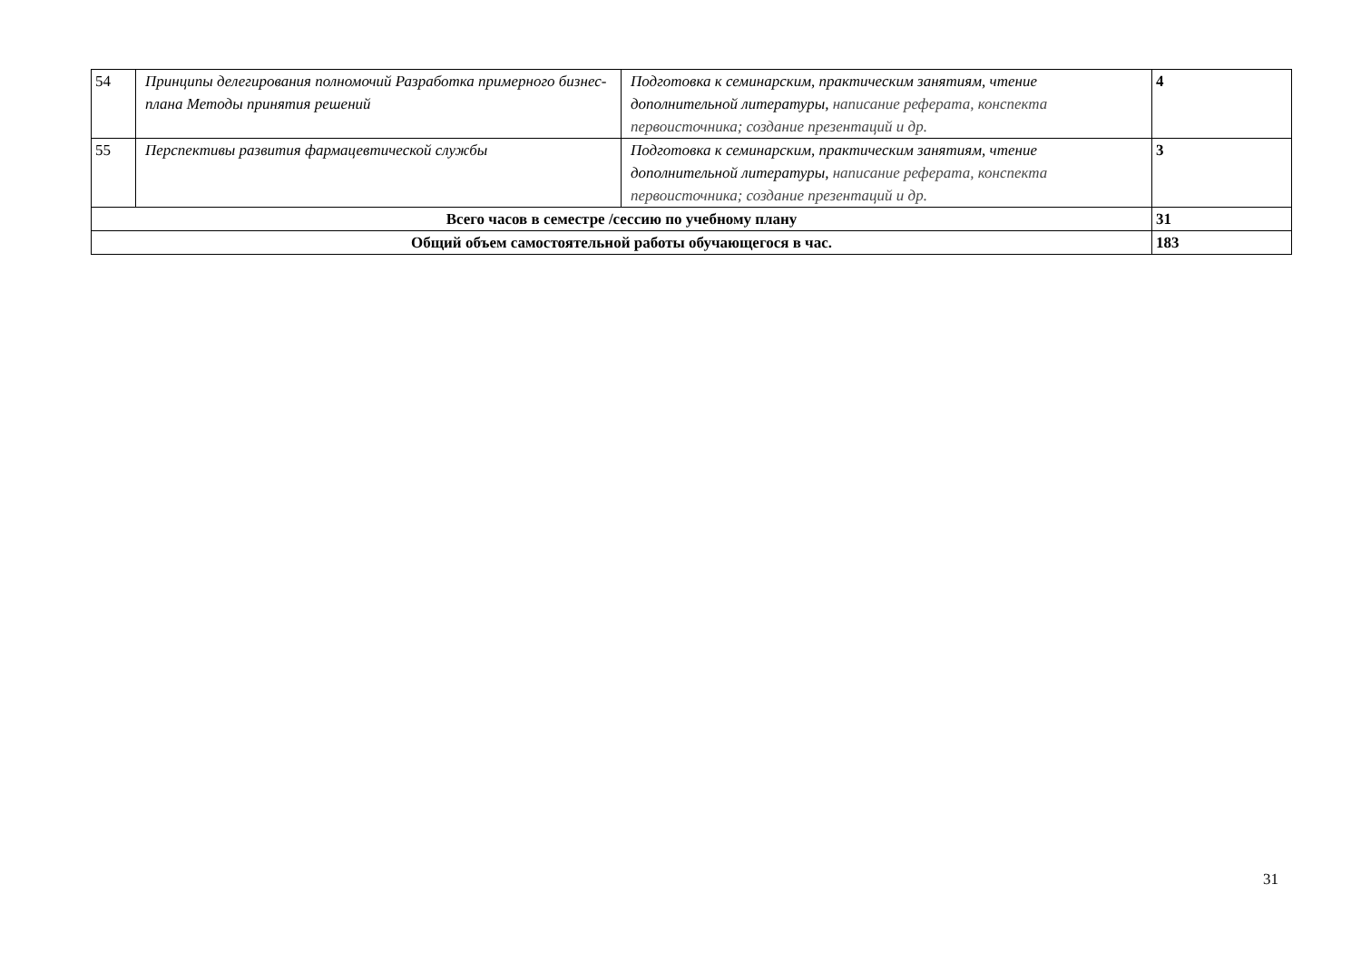| 54 | Принципы делегирования полномочий Разработка примерного бизнес-плана Методы принятия решений | Подготовка к семинарским, практическим занятиям, чтение дополнительной литературы, написание реферата, конспекта первоисточника; создание презентаций и др. | 4 |
| 55 | Перспективы развития фармацевтической службы | Подготовка к семинарским, практическим занятиям, чтение дополнительной литературы, написание реферата, конспекта первоисточника; создание презентаций и др. | 3 |
| Всего часов в семестре /сессию по учебному плану | | | 31 |
| Общий объем самостоятельной работы обучающегося в час. | | | 183 |
31